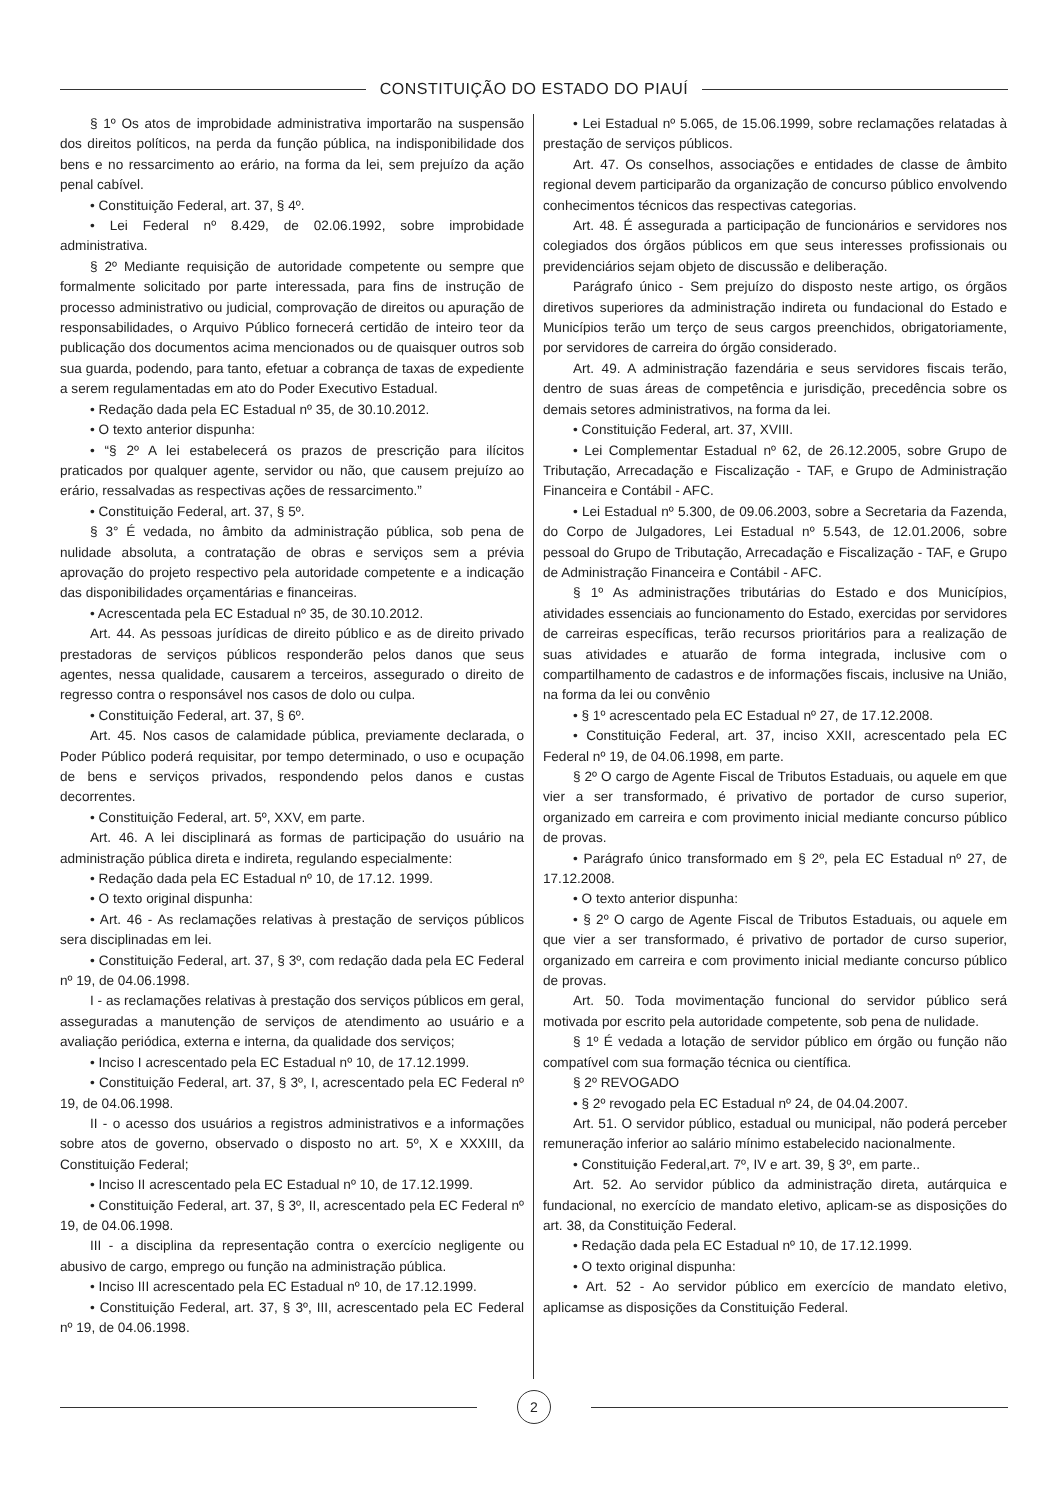CONSTITUIÇÃO DO ESTADO DO PIAUÍ
§ 1º Os atos de improbidade administrativa importarão na suspensão dos direitos políticos, na perda da função pública, na indisponibilidade dos bens e no ressarcimento ao erário, na forma da lei, sem prejuízo da ação penal cabível.
• Constituição Federal, art. 37, § 4º.
• Lei Federal nº 8.429, de 02.06.1992, sobre improbidade administrativa.
§ 2º Mediante requisição de autoridade competente ou sempre que formalmente solicitado por parte interessada, para fins de instrução de processo administrativo ou judicial, comprovação de direitos ou apuração de responsabilidades, o Arquivo Público fornecerá certidão de inteiro teor da publicação dos documentos acima mencionados ou de quaisquer outros sob sua guarda, podendo, para tanto, efetuar a cobrança de taxas de expediente a serem regulamentadas em ato do Poder Executivo Estadual.
• Redação dada pela EC Estadual nº 35, de 30.10.2012.
• O texto anterior dispunha:
• “§ 2º A lei estabelecerá os prazos de prescrição para ilícitos praticados por qualquer agente, servidor ou não, que causem prejuízo ao erário, ressalvadas as respectivas ações de ressarcimento.”
• Constituição Federal, art. 37, § 5º.
§ 3° É vedada, no âmbito da administração pública, sob pena de nulidade absoluta, a contratação de obras e serviços sem a prévia aprovação do projeto respectivo pela autoridade competente e a indicação das disponibilidades orçamentárias e financeiras.
• Acrescentada pela EC Estadual nº 35, de 30.10.2012.
Art. 44. As pessoas jurídicas de direito público e as de direito privado prestadoras de serviços públicos responderão pelos danos que seus agentes, nessa qualidade, causarem a terceiros, assegurado o direito de regresso contra o responsável nos casos de dolo ou culpa.
• Constituição Federal, art. 37, § 6º.
Art. 45. Nos casos de calamidade pública, previamente declarada, o Poder Público poderá requisitar, por tempo determinado, o uso e ocupação de bens e serviços privados, respondendo pelos danos e custas decorrentes.
• Constituição Federal, art. 5º, XXV, em parte.
Art. 46. A lei disciplinará as formas de participação do usuário na administração pública direta e indireta, regulando especialmente:
• Redação dada pela EC Estadual nº 10, de 17.12. 1999.
• O texto original dispunha:
• Art. 46 - As reclamações relativas à prestação de serviços públicos sera disciplinadas em lei.
• Constituição Federal, art. 37, § 3º, com redação dada pela EC Federal nº 19, de 04.06.1998.
I - as reclamações relativas à prestação dos serviços públicos em geral, asseguradas a manutenção de serviços de atendimento ao usuário e a avaliação periódica, externa e interna, da qualidade dos serviços;
• Inciso I acrescentado pela EC Estadual nº 10, de 17.12.1999.
• Constituição Federal, art. 37, § 3º, I, acrescentado pela EC Federal nº 19, de 04.06.1998.
II - o acesso dos usuários a registros administrativos e a informações sobre atos de governo, observado o disposto no art. 5º, X e XXXIII, da Constituição Federal;
• Inciso II acrescentado pela EC Estadual nº 10, de 17.12.1999.
• Constituição Federal, art. 37, § 3º, II, acrescentado pela EC Federal nº 19, de 04.06.1998.
III - a disciplina da representação contra o exercício negligente ou abusivo de cargo, emprego ou função na administração pública.
• Inciso III acrescentado pela EC Estadual nº 10, de 17.12.1999.
• Constituição Federal, art. 37, § 3º, III, acrescentado pela EC Federal nº 19, de 04.06.1998.
• Lei Estadual nº 5.065, de 15.06.1999, sobre reclamações relatadas à prestação de serviços públicos.
Art. 47. Os conselhos, associações e entidades de classe de âmbito regional devem participarão da organização de concurso público envolvendo conhecimentos técnicos das respectivas categorias.
Art. 48. É assegurada a participação de funcionários e servidores nos colegiados dos órgãos públicos em que seus interesses profissionais ou previdenciários sejam objeto de discussão e deliberação.
Parágrafo único - Sem prejuízo do disposto neste artigo, os órgãos diretivos superiores da administração indireta ou fundacional do Estado e Municípios terão um terço de seus cargos preenchidos, obrigatoriamente, por servidores de carreira do órgão considerado.
Art. 49. A administração fazendária e seus servidores fiscais terão, dentro de suas áreas de competência e jurisdição, precedência sobre os demais setores administrativos, na forma da lei.
• Constituição Federal, art. 37, XVIII.
• Lei Complementar Estadual nº 62, de 26.12.2005, sobre Grupo de Tributação, Arrecadação e Fiscalização - TAF, e Grupo de Administração Financeira e Contábil - AFC.
• Lei Estadual nº 5.300, de 09.06.2003, sobre a Secretaria da Fazenda, do Corpo de Julgadores, Lei Estadual nº 5.543, de 12.01.2006, sobre pessoal do Grupo de Tributação, Arrecadação e Fiscalização - TAF, e Grupo de Administração Financeira e Contábil - AFC.
§ 1º As administrações tributárias do Estado e dos Municípios, atividades essenciais ao funcionamento do Estado, exercidas por servidores de carreiras específicas, terão recursos prioritários para a realização de suas atividades e atuarão de forma integrada, inclusive com o compartilhamento de cadastros e de informações fiscais, inclusive na União, na forma da lei ou convênio
• § 1º acrescentado pela EC Estadual nº 27, de 17.12.2008.
• Constituição Federal, art. 37, inciso XXII, acrescentado pela EC Federal nº 19, de 04.06.1998, em parte.
§ 2º O cargo de Agente Fiscal de Tributos Estaduais, ou aquele em que vier a ser transformado, é privativo de portador de curso superior, organizado em carreira e com provimento inicial mediante concurso público de provas.
• Parágrafo único transformado em § 2º, pela EC Estadual nº 27, de 17.12.2008.
• O texto anterior dispunha:
• § 2º O cargo de Agente Fiscal de Tributos Estaduais, ou aquele em que vier a ser transformado, é privativo de portador de curso superior, organizado em carreira e com provimento inicial mediante concurso público de provas.
Art. 50. Toda movimentação funcional do servidor público será motivada por escrito pela autoridade competente, sob pena de nulidade.
§ 1º É vedada a lotação de servidor público em órgão ou função não compatível com sua formação técnica ou científica.
§ 2º REVOGADO
• § 2º revogado pela EC Estadual nº 24, de 04.04.2007.
Art. 51. O servidor público, estadual ou municipal, não poderá perceber remuneração inferior ao salário mínimo estabelecido nacionalmente.
• Constituição Federal,art. 7º, IV e art. 39, § 3º, em parte..
Art. 52. Ao servidor público da administração direta, autárquica e fundacional, no exercício de mandato eletivo, aplicam-se as disposições do art. 38, da Constituição Federal.
• Redação dada pela EC Estadual nº 10, de 17.12.1999.
• O texto original dispunha:
• Art. 52 - Ao servidor público em exercício de mandato eletivo, aplicamse as disposições da Constituição Federal.
2